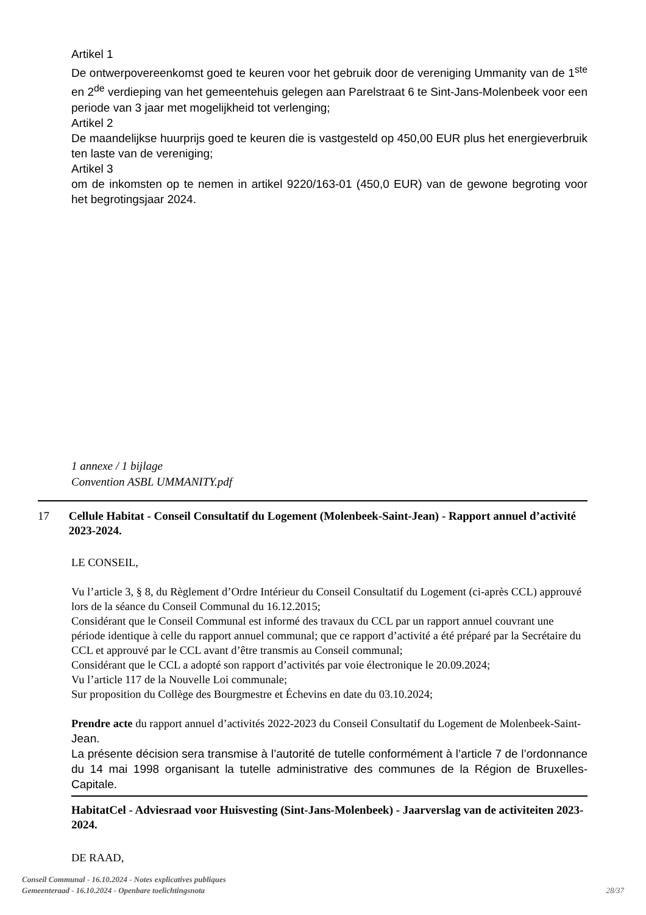Artikel 1
De ontwerpovereenkomst goed te keuren voor het gebruik door de vereniging Ummanity van de 1<sup>ste</sup> en 2<sup>de</sup> verdieping van het gemeentehuis gelegen aan Parelstraat 6 te Sint-Jans-Molenbeek voor een periode van 3 jaar met mogelijkheid tot verlenging;
Artikel 2
De maandelijkse huurprijs goed te keuren die is vastgesteld op 450,00 EUR plus het energieverbruik ten laste van de vereniging;
Artikel 3
om de inkomsten op te nemen in artikel 9220/163-01 (450,0 EUR) van de gewone begroting voor het begrotingsjaar 2024.
1 annexe / 1 bijlage
Convention ASBL UMMANITY.pdf
17 Cellule Habitat - Conseil Consultatif du Logement (Molenbeek-Saint-Jean) - Rapport annuel d’activité 2023-2024.
LE CONSEIL,
Vu l’article 3, § 8, du Règlement d’Ordre Intérieur du Conseil Consultatif du Logement (ci-après CCL) approuvé lors de la séance du Conseil Communal du 16.12.2015;
Considérant que le Conseil Communal est informé des travaux du CCL par un rapport annuel couvrant une période identique à celle du rapport annuel communal; que ce rapport d’activité a été préparé par la Secrétaire du CCL et approuvé par le CCL avant d’être transmis au Conseil communal;
Considérant que le CCL a adopté son rapport d’activités par voie électronique le 20.09.2024;
Vu l’article 117 de la Nouvelle Loi communale;
Sur proposition du Collège des Bourgmestre et Échevins en date du 03.10.2024;
Prendre acte du rapport annuel d’activités 2022-2023 du Conseil Consultatif du Logement de Molenbeek-Saint-Jean.
La présente décision sera transmise à l’autorité de tutelle conformément à l’article 7 de l’ordonnance du 14 mai 1998 organisant la tutelle administrative des communes de la Région de Bruxelles-Capitale.
HabitatCel - Adviesraad voor Huisvesting (Sint-Jans-Molenbeek) - Jaarverslag van de activiteiten 2023-2024.
DE RAAD,
Conseil Communal - 16.10.2024 - Notes explicatives publiques
Gemeenteraad - 16.10.2024 - Openbare toelichtingsnota
28/37